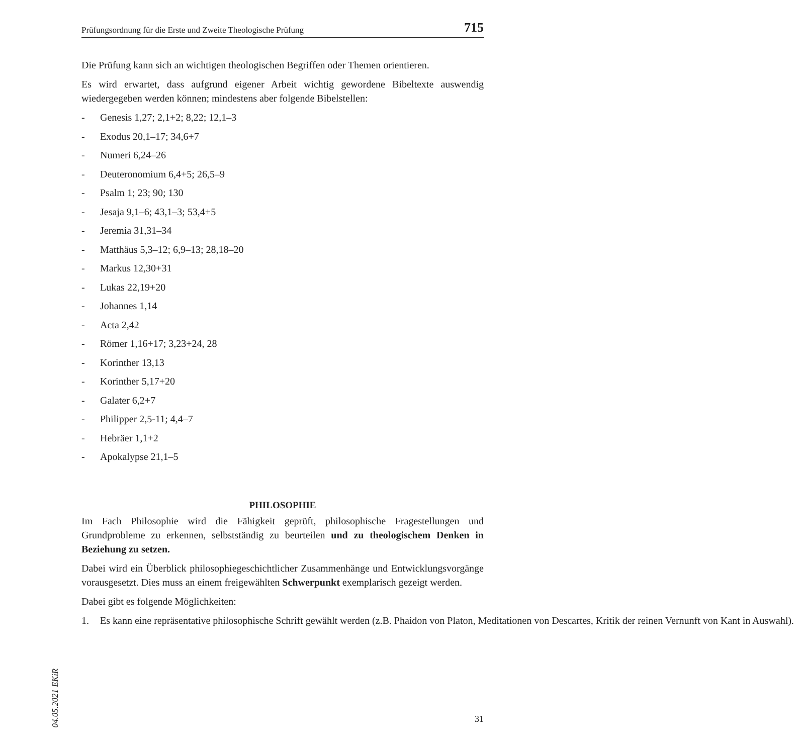04.05.2021 EKiR
Prüfungsordnung für die Erste und Zweite Theologische Prüfung 715
Die Prüfung kann sich an wichtigen theologischen Begriffen oder Themen orientieren.
Es wird erwartet, dass aufgrund eigener Arbeit wichtig gewordene Bibeltexte auswendig wiedergegeben werden können; mindestens aber folgende Bibelstellen:
- Genesis 1,27; 2,1+2; 8,22; 12,1–3
- Exodus 20,1–17; 34,6+7
- Numeri 6,24–26
- Deuteronomium 6,4+5; 26,5–9
- Psalm 1; 23; 90; 130
- Jesaja 9,1–6; 43,1–3; 53,4+5
- Jeremia 31,31–34
- Matthäus 5,3–12; 6,9–13; 28,18–20
- Markus 12,30+31
- Lukas 22,19+20
- Johannes 1,14
- Acta 2,42
- Römer 1,16+17; 3,23+24, 28
- Korinther 13,13
- Korinther 5,17+20
- Galater 6,2+7
- Philipper 2,5-11; 4,4–7
- Hebräer 1,1+2
- Apokalypse 21,1–5
PHILOSOPHIE
Im Fach Philosophie wird die Fähigkeit geprüft, philosophische Fragestellungen und Grundprobleme zu erkennen, selbstständig zu beurteilen und zu theologischem Denken in Beziehung zu setzen.
Dabei wird ein Überblick philosophiegeschichtlicher Zusammenhänge und Entwicklungsvorgänge vorausgesetzt. Dies muss an einem freigewählten Schwerpunkt exemplarisch gezeigt werden.
Dabei gibt es folgende Möglichkeiten:
1. Es kann eine repräsentative philosophische Schrift gewählt werden (z.B. Phaidon von Platon, Meditationen von Descartes, Kritik der reinen Vernunft von Kant in Auswahl).
31